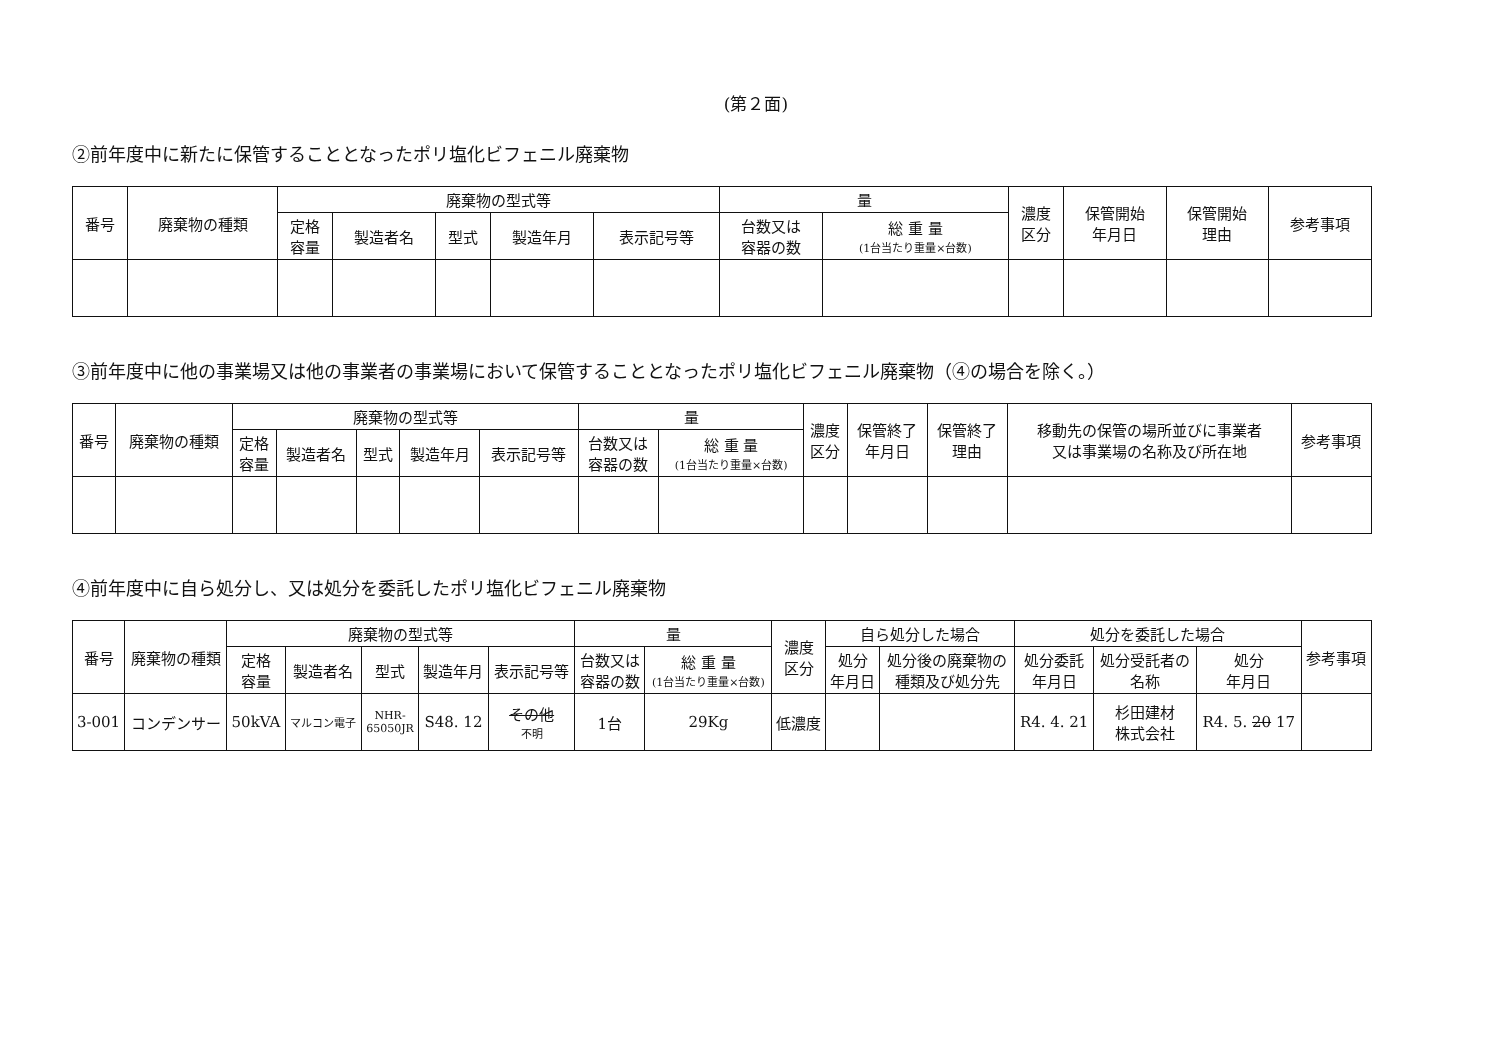(第２面)
②前年度中に新たに保管することとなったポリ塩化ビフェニル廃棄物
| 番号 | 廃棄物の種類 | 廃棄物の型式等 | | | | | 量 | | 濃度 区分 | 保管開始 年月日 | 保管開始 理由 | 参考事項 |
| --- | --- | --- | --- | --- | --- | --- | --- | --- | --- | --- | --- | --- |
| | | 定格 容量 | 製造者名 | 型式 | 製造年月 | 表示記号等 | 台数又は 容器の数 | 総 重 量 (1台当たり重量×台数) | | | | |
③前年度中に他の事業場又は他の事業者の事業場において保管することとなったポリ塩化ビフェニル廃棄物（④の場合を除く。）
| 番号 | 廃棄物の種類 | 廃棄物の型式等 | | | | | 量 | | 濃度 区分 | 保管終了 年月日 | 保管終了 理由 | 移動先の保管の場所並びに事業者 又は事業場の名称及び所在地 | 参考事項 |
| --- | --- | --- | --- | --- | --- | --- | --- | --- | --- | --- | --- | --- | --- |
| | | 定格 容量 | 製造者名 | 型式 | 製造年月 | 表示記号等 | 台数又は 容器の数 | 総 重 量 (1台当たり重量×台数) | | | | | |
④前年度中に自ら処分し、又は処分を委託したポリ塩化ビフェニル廃棄物
| 番号 | 廃棄物の種類 | 廃棄物の型式等 | | | | | 量 | | 濃度 区分 | 自ら処分した場合 | | 処分を委託した場合 | | | 参考事項 |
| --- | --- | --- | --- | --- | --- | --- | --- | --- | --- | --- | --- | --- | --- | --- | --- |
| | | 定格 容量 | 製造者名 | 型式 | 製造年月 | 表示記号等 | 台数又は 容器の数 | 総 重 量 (1台当たり重量×台数) | | 処分 年月日 | 処分後の廃棄物の 種類及び処分先 | 処分委託 年月日 | 処分受託者の 名称 | 処分 年月日 | |
| 3-001 | コンデンサー | 50kVA | マルコン電子 | NHR- 65050JR | S48. 12 | その他 不明 | 1台 | 29Kg | 低濃度 | | | R4. 4. 21 | 杉田建材 株式会社 | R4. 5. 20 17 | |